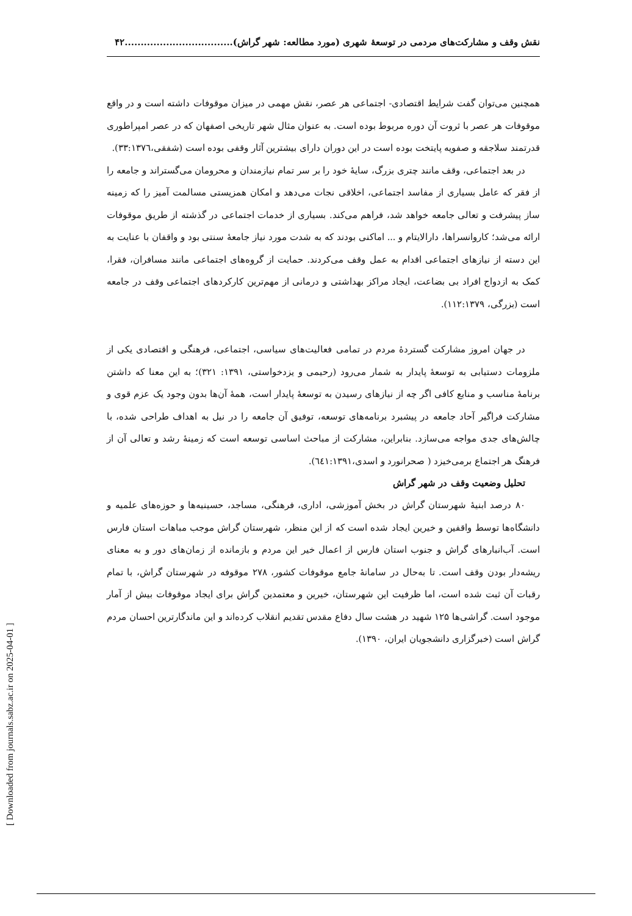[ Downloaded from journals.sabz.ac.ir on 2025-04-01 ]
نقش وقف و مشارکت‌های مردمی در توسعۀ شهری (مورد مطالعه: شهر گراش)..................................۴۲
همچنین می‌توان گفت شرایط اقتصادی- اجتماعی هر عصر، نقش مهمی در میزان موقوفات داشته است و در واقع موقوفات هر عصر با ثروت آن دوره مربوط بوده است. به عنوان مثال شهر تاریخی اصفهان که در عصر امپراطوری قدرتمند سلاجقه و صفویه پایتخت بوده است در این دوران دارای بیشترین آثار وقفی بوده است (شفقی،۳۳:۱۳۷٦).
در بعد اجتماعی، وقف مانند چتری بزرگ، سایۀ خود را بر سر تمام نیازمندان و محرومان می‌گستراند و جامعه را از فقر که عامل بسیاری از مفاسد اجتماعی، اخلاقی نجات می‌دهد و امکان همزیستی مسالمت آمیز را که زمینه ساز پیشرفت و تعالی جامعه خواهد شد، فراهم می‌کند. بسیاری از خدمات اجتماعی در گذشته از طریق موقوفات ارائه می‌شد؛ کاروانسراها، دارالایتام و ... اماکنی بودند که به شدت مورد نیاز جامعۀ سنتی بود و واقفان با عنایت به این دسته از نیازهای اجتماعی اقدام به عمل وقف می‌کردند. حمایت از گروه‌های اجتماعی مانند مسافران، فقرا، کمک به ازدواج افراد بی بضاعت، ایجاد مراکز بهداشتی و درمانی از مهم‌ترین کارکردهای اجتماعی وقف در جامعه است (بزرگی، ۱۱۲:۱۳۷۹).
در جهان امروز مشارکت گستردۀ مردم در تمامی فعالیت‌های سیاسی، اجتماعی، فرهنگی و اقتصادی یکی از ملزومات دستیابی به توسعۀ پایدار به شمار می‌رود (رحیمی و یزدخواستی، ۱۳۹۱: ۳۲۱)؛ به این معنا که داشتن برنامۀ مناسب و منابع کافی اگر چه از نیازهای رسیدن به توسعۀ پایدار است، همۀ آن‌ها بدون وجود یک عزم قوی و مشارکت فراگیر آحاد جامعه در پیشبرد برنامه‌های توسعه، توفیق آن جامعه را در نیل به اهداف طراحی شده، با چالش‌های جدی مواجه می‌سازد. بنابراین، مشارکت از مباحث اساسی توسعه است که زمینۀ رشد و تعالی آن از فرهنگ هر اجتماع برمی‌خیزد ( صحرانورد و اسدی،٦٤١:۱۳۹۱).
تحلیل وضعیت وقف در شهر گراش
۸۰ درصد ابنیۀ شهرستان گراش در بخش آموزشی، اداری، فرهنگی، مساجد، حسینیه‌ها و حوزه‌های علمیه و دانشگاه‌ها توسط واقفین و خیرین ایجاد شده است که از این منظر، شهرستان گراش موجب مباهات استان فارس است. آب‌انبارهای گراش و جنوب استان فارس از اعمال خیر این مردم و بازمانده از زمان‌های دور و به معنای ریشه‌دار بودن وقف است. تا به‌حال در سامانۀ جامع موقوفات کشور، ۲۷۸ موقوفه در شهرستان گراش، با تمام رقبات آن ثبت شده است، اما ظرفیت این شهرستان، خیرین و معتمدین گراش برای ایجاد موقوفات بیش از آمار موجود است. گراشی‌ها ۱۲۵ شهید در هشت سال دفاع مقدس تقدیم انقلاب کرده‌اند و این ماندگارترین احسان مردم گراش است (خبرگزاری دانشجویان ایران، ۱۳۹۰).